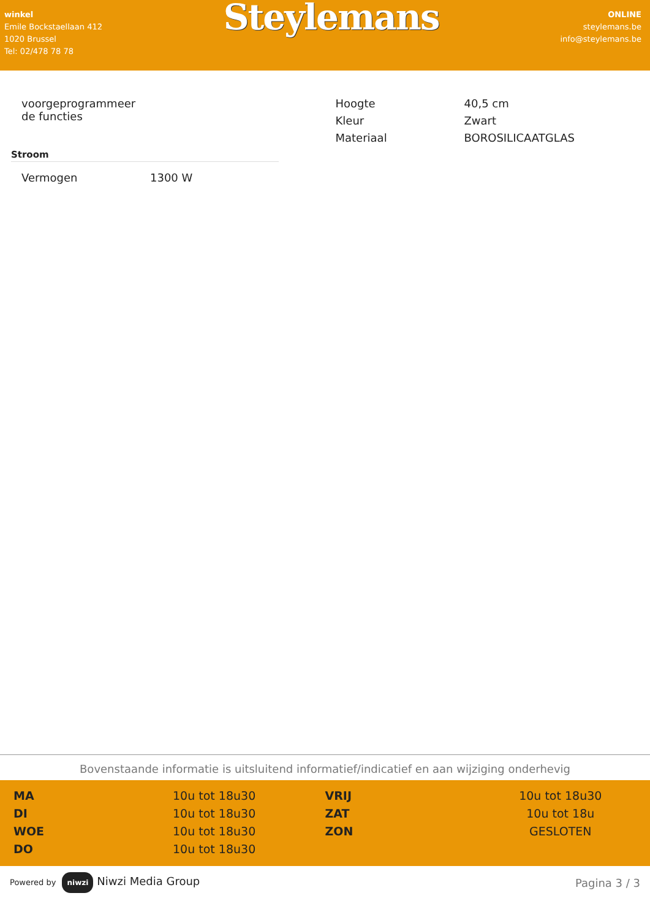winkel
Emile Bockstaellaan 412
1020 Brussel
Tel: 02/478 78 78
Steylemans
ONLINE
steylemans.be
info@steylemans.be
| voorgeprogrammeer de functies |
Stroom
| Vermogen | 1300 W |
| Hoogte | 40,5 cm |
| Kleur | Zwart |
| Materiaal | BOROSILICAATGLAS |
Bovenstaande informatie is uitsluitend informatief/indicatief en aan wijziging onderhevig
| MA | 10u tot 18u30 | VRIJ | 10u tot 18u30 |
| DI | 10u tot 18u30 | ZAT | 10u tot 18u |
| WOE | 10u tot 18u30 | ZON | GESLOTEN |
| DO | 10u tot 18u30 | | |
Powered by niwzi Niwzi Media Group
Pagina 3 / 3